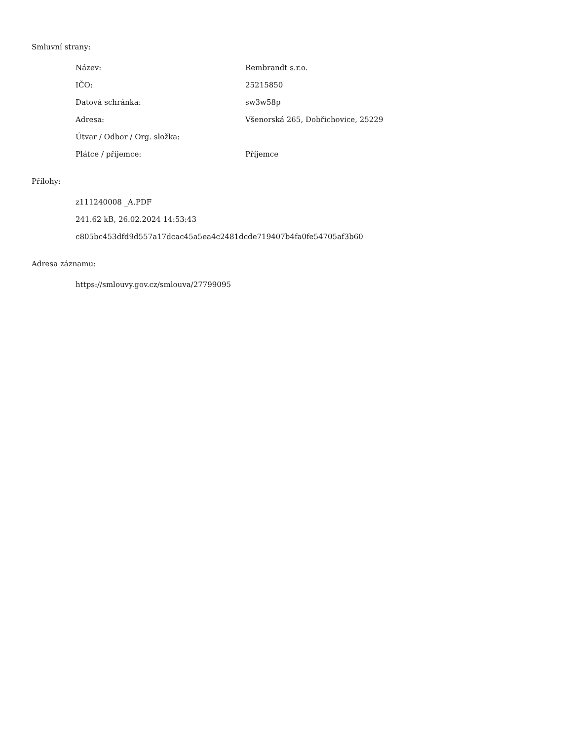Smluvní strany:
| Název: | Rembrandt s.r.o. |
| IČO: | 25215850 |
| Datová schránka: | sw3w58p |
| Adresa: | Všenorská 265, Dobřichovice, 25229 |
| Útvar / Odbor / Org. složka: | |
| Plátce / příjemce: | Příjemce |
Přílohy:
z111240008 _A.PDF
241.62 kB, 26.02.2024 14:53:43
c805bc453dfd9d557a17dcac45a5ea4c2481dcde719407b4fa0fe54705af3b60
Adresa záznamu:
https://smlouvy.gov.cz/smlouva/27799095